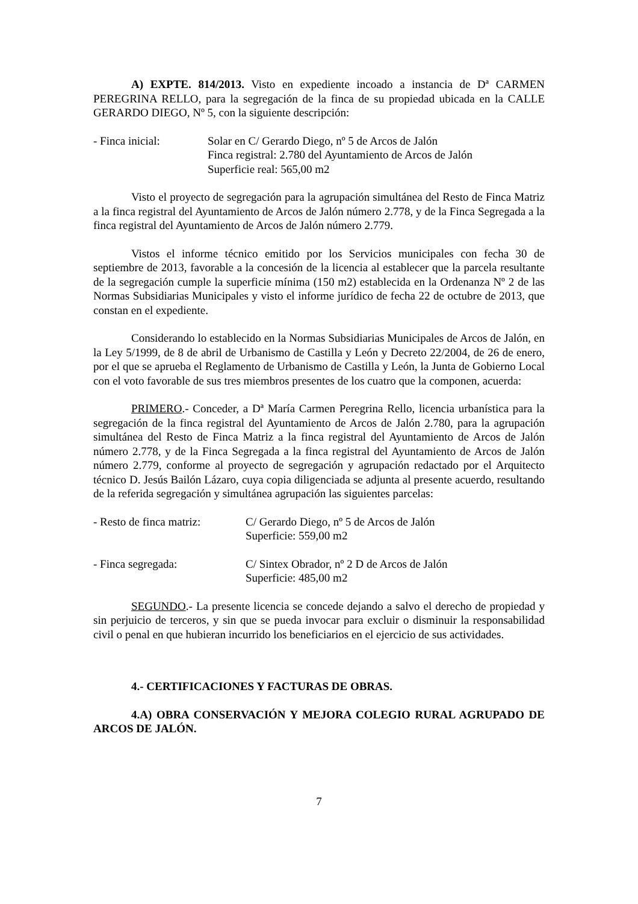A) EXPTE. 814/2013. Visto en expediente incoado a instancia de Dª CARMEN PEREGRINA RELLO, para la segregación de la finca de su propiedad ubicada en la CALLE GERARDO DIEGO, Nº 5, con la siguiente descripción:
- Finca inicial: Solar en C/ Gerardo Diego, nº 5 de Arcos de Jalón
Finca registral: 2.780 del Ayuntamiento de Arcos de Jalón
Superficie real: 565,00 m2
Visto el proyecto de segregación para la agrupación simultánea del Resto de Finca Matriz a la finca registral del Ayuntamiento de Arcos de Jalón número 2.778, y de la Finca Segregada a la finca registral del Ayuntamiento de Arcos de Jalón número 2.779.
Vistos el informe técnico emitido por los Servicios municipales con fecha 30 de septiembre de 2013, favorable a la concesión de la licencia al establecer que la parcela resultante de la segregación cumple la superficie mínima (150 m2) establecida en la Ordenanza Nº 2 de las Normas Subsidiarias Municipales y visto el informe jurídico de fecha 22 de octubre de 2013, que constan en el expediente.
Considerando lo establecido en la Normas Subsidiarias Municipales de Arcos de Jalón, en la Ley 5/1999, de 8 de abril de Urbanismo de Castilla y León y Decreto 22/2004, de 26 de enero, por el que se aprueba el Reglamento de Urbanismo de Castilla y León, la Junta de Gobierno Local con el voto favorable de sus tres miembros presentes de los cuatro que la componen, acuerda:
PRIMERO.- Conceder, a Dª María Carmen Peregrina Rello, licencia urbanística para la segregación de la finca registral del Ayuntamiento de Arcos de Jalón 2.780, para la agrupación simultánea del Resto de Finca Matriz a la finca registral del Ayuntamiento de Arcos de Jalón número 2.778, y de la Finca Segregada a la finca registral del Ayuntamiento de Arcos de Jalón número 2.779, conforme al proyecto de segregación y agrupación redactado por el Arquitecto técnico D. Jesús Bailón Lázaro, cuya copia diligenciada se adjunta al presente acuerdo, resultando de la referida segregación y simultánea agrupación las siguientes parcelas:
- Resto de finca matriz:
C/ Gerardo Diego, nº 5 de Arcos de Jalón
Superficie: 559,00 m2
- Finca segregada: C/ Sintex Obrador, nº 2 D de Arcos de Jalón
Superficie: 485,00 m2
SEGUNDO.- La presente licencia se concede dejando a salvo el derecho de propiedad y sin perjuicio de terceros, y sin que se pueda invocar para excluir o disminuir la responsabilidad civil o penal en que hubieran incurrido los beneficiarios en el ejercicio de sus actividades.
4.- CERTIFICACIONES Y FACTURAS DE OBRAS.
4.A) OBRA CONSERVACIÓN Y MEJORA COLEGIO RURAL AGRUPADO DE ARCOS DE JALÓN.
7